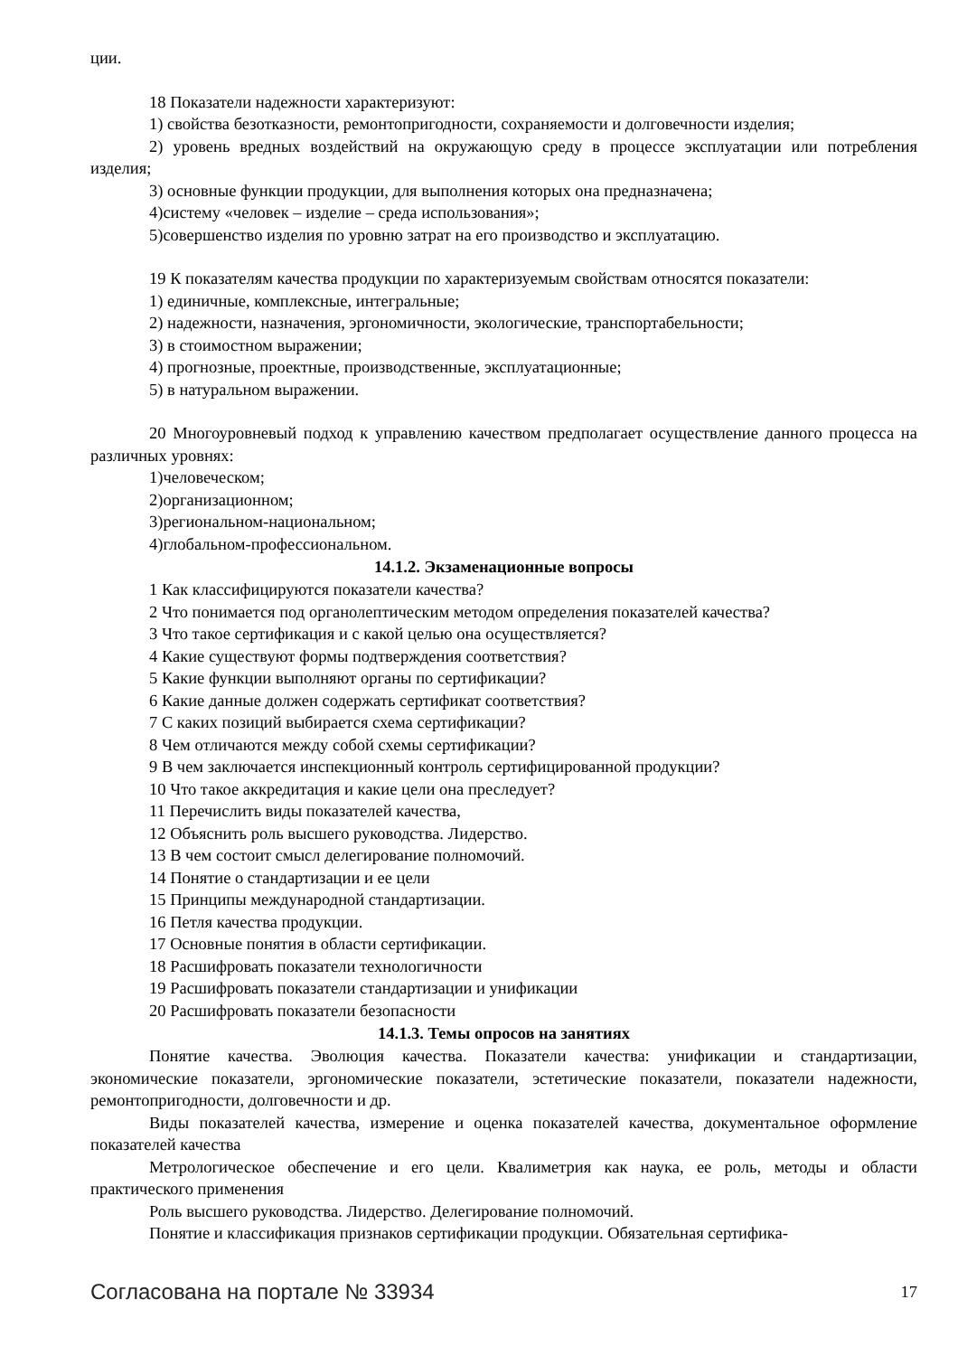ции.
18 Показатели надежности характеризуют:
1) свойства безотказности, ремонтопригодности, сохраняемости и долговечности изделия;
2) уровень вредных воздействий на окружающую среду в процессе эксплуатации или потребления изделия;
3) основные функции продукции, для выполнения которых она предназначена;
4)систему «человек – изделие – среда использования»;
5)совершенство изделия по уровню затрат на его производство и эксплуатацию.
19 К показателям качества продукции по характеризуемым свойствам относятся показатели:
1) единичные, комплексные, интегральные;
2) надежности, назначения, эргономичности, экологические, транспортабельности;
3) в стоимостном выражении;
4) прогнозные, проектные, производственные, эксплуатационные;
5) в натуральном выражении.
20 Многоуровневый подход к управлению качеством предполагает осуществление данного процесса на различных уровнях:
1)человеческом;
2)организационном;
3)региональном-национальном;
4)глобальном-профессиональном.
14.1.2. Экзаменационные вопросы
1 Как классифицируются показатели качества?
2 Что понимается под органолептическим методом определения показателей качества?
3 Что такое сертификация и с какой целью она осуществляется?
4 Какие существуют формы подтверждения соответствия?
5 Какие функции выполняют органы по сертификации?
6 Какие данные должен содержать сертификат соответствия?
7 С каких позиций выбирается схема сертификации?
8 Чем отличаются между собой схемы сертификации?
9 В чем заключается инспекционный контроль сертифицированной продукции?
10 Что такое аккредитация и какие цели она преследует?
11 Перечислить виды показателей качества,
12 Объяснить роль высшего руководства. Лидерство.
13 В чем состоит смысл делегирование полномочий.
14 Понятие о стандартизации и ее цели
15 Принципы международной стандартизации.
16 Петля качества продукции.
17 Основные понятия в области сертификации.
18 Расшифровать показатели технологичности
19 Расшифровать показатели стандартизации и унификации
20 Расшифровать показатели безопасности
14.1.3. Темы опросов на занятиях
Понятие качества. Эволюция качества. Показатели качества: унификации и стандартизации, экономические показатели, эргономические показатели, эстетические показатели, показатели надежности, ремонтопригодности, долговечности и др.
Виды показателей качества, измерение и оценка показателей качества, документальное оформление показателей качества
Метрологическое обеспечение и его цели. Квалиметрия как наука, ее роль, методы и области практического применения
Роль высшего руководства. Лидерство. Делегирование полномочий.
Понятие и классификация признаков сертификации продукции. Обязательная сертифика-
Согласована на портале № 33934 17